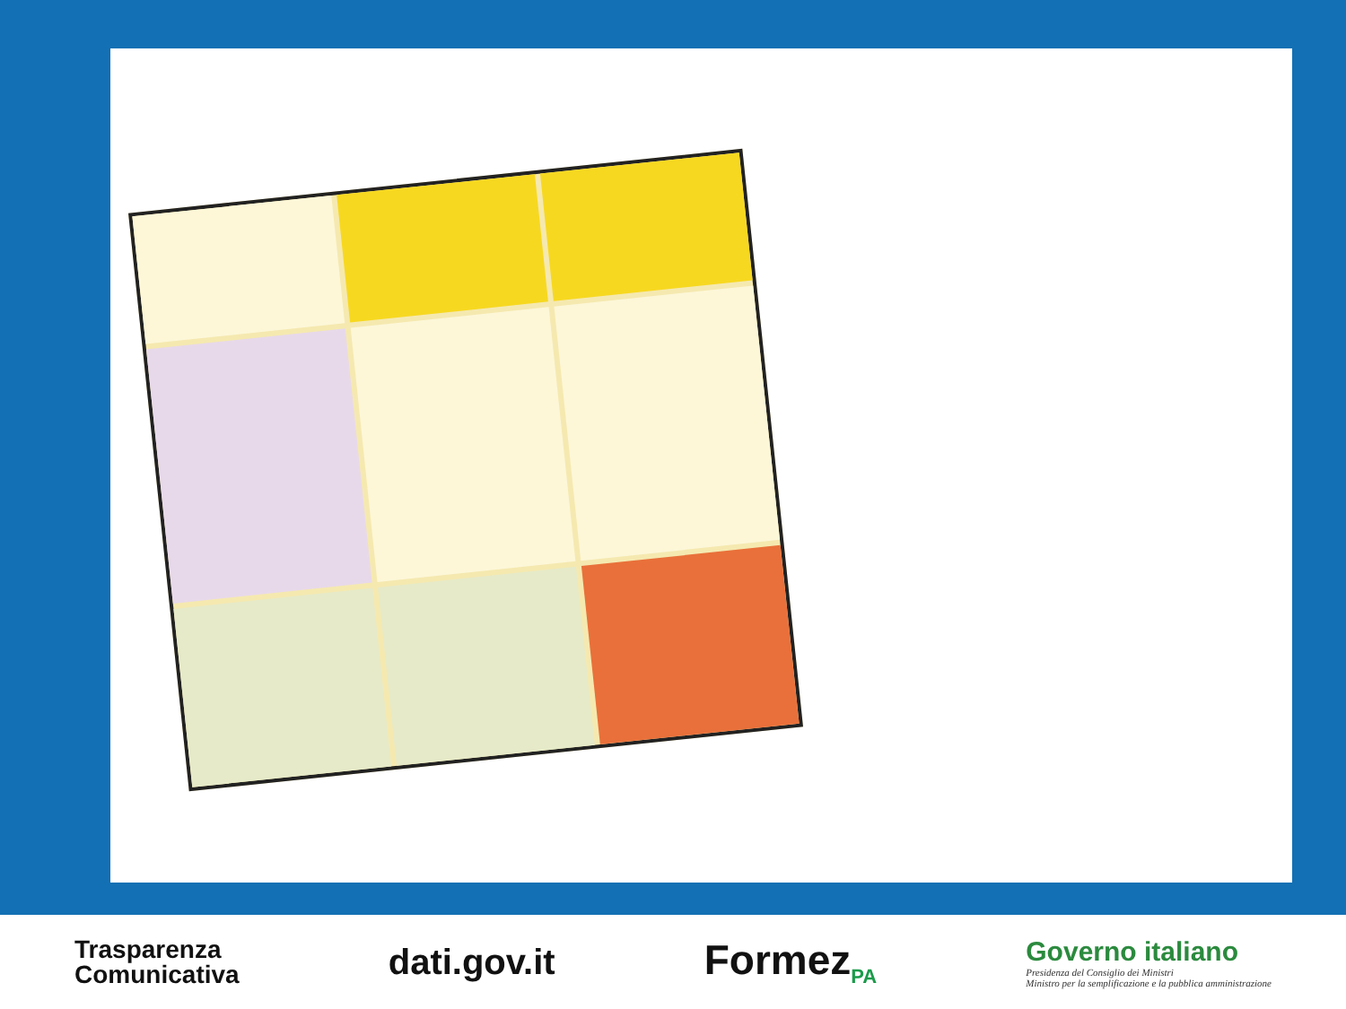Trasparenza
Comunicativa
dati.gov.it
Formez<sub>PA</sub>
Governo italiano
Presidenza del Consiglio dei Ministri
Ministro per la semplificazione e la pubblica amministrazione